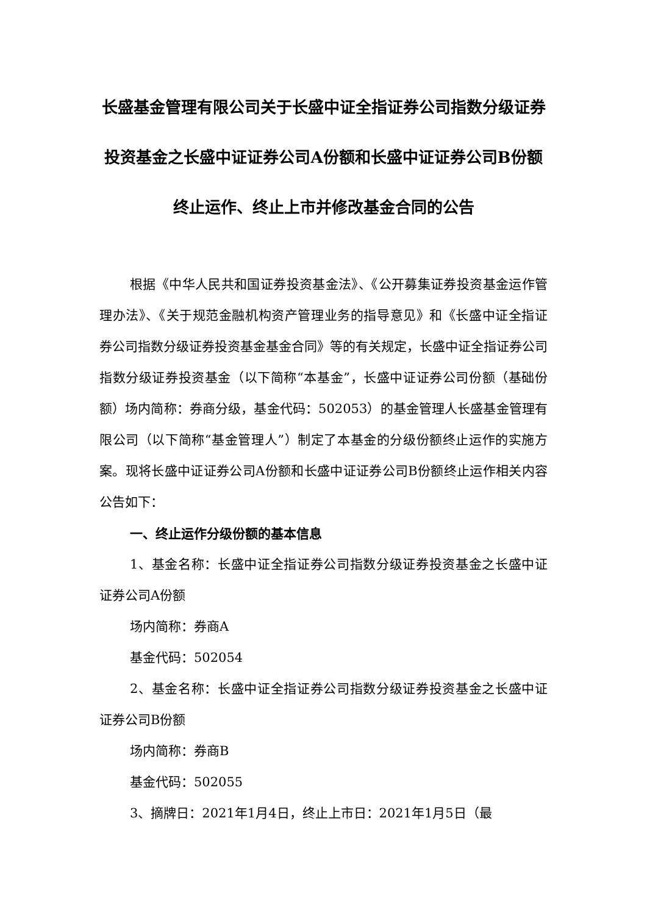长盛基金管理有限公司关于长盛中证全指证券公司指数分级证券投资基金之长盛中证证券公司A份额和长盛中证证券公司B份额终止运作、终止上市并修改基金合同的公告
根据《中华人民共和国证券投资基金法》、《公开募集证券投资基金运作管理办法》、《关于规范金融机构资产管理业务的指导意见》和《长盛中证全指证券公司指数分级证券投资基金基金合同》等的有关规定，长盛中证全指证券公司指数分级证券投资基金（以下简称“本基金”，长盛中证证券公司份额（基础份额）场内简称：券商分级，基金代码：502053）的基金管理人长盛基金管理有限公司（以下简称“基金管理人”）制定了本基金的分级份额终止运作的实施方案。现将长盛中证证券公司A份额和长盛中证证券公司B份额终止运作相关内容公告如下：
一、终止运作分级份额的基本信息
1、基金名称：长盛中证全指证券公司指数分级证券投资基金之长盛中证证券公司A份额
场内简称：券商A
基金代码：502054
2、基金名称：长盛中证全指证券公司指数分级证券投资基金之长盛中证证券公司B份额
场内简称：券商B
基金代码：502055
3、摘牌日：2021年1月4日，终止上市日：2021年1月5日（最